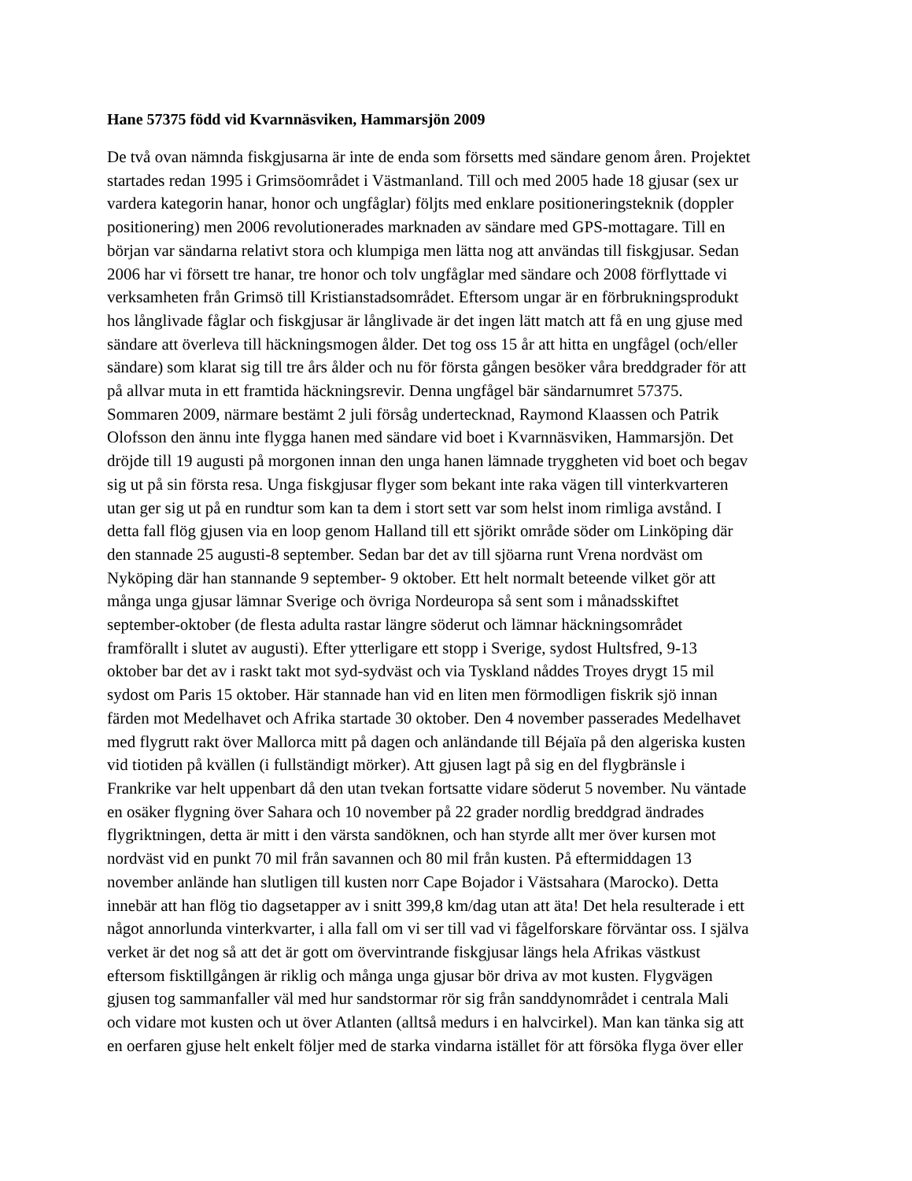Hane 57375 född vid Kvarnnäsviken, Hammarsjön 2009
De två ovan nämnda fiskgjusarna är inte de enda som försetts med sändare genom åren. Projektet
startades redan 1995 i Grimsöområdet i Västmanland. Till och med 2005 hade 18 gjusar (sex ur
vardera kategorin hanar, honor och ungfåglar) följts med enklare positioneringsteknik (doppler
positionering) men 2006 revolutionerades marknaden av sändare med GPS-mottagare. Till en
början var sändarna relativt stora och klumpiga men lätta nog att användas till fiskgjusar. Sedan
2006 har vi försett tre hanar, tre honor och tolv ungfåglar med sändare och 2008 förflyttade vi
verksamheten från Grimsö till Kristianstadsområdet. Eftersom ungar är en förbrukningsprodukt
hos långlivade fåglar och fiskgjusar är långlivade är det ingen lätt match att få en ung gjuse med
sändare att överleva till häckningsmogen ålder. Det tog oss 15 år att hitta en ungfågel (och/eller
sändare) som klarat sig till tre års ålder och nu för första gången besöker våra breddgrader för att
på allvar muta in ett framtida häckningsrevir. Denna ungfågel bär sändarnumret 57375.
Sommaren 2009, närmare bestämt 2 juli försåg undertecknad, Raymond Klaassen och Patrik
Olofsson den ännu inte flygga hanen med sändare vid boet i Kvarnnäsviken, Hammarsjön. Det
dröjde till 19 augusti på morgonen innan den unga hanen lämnade tryggheten vid boet och begav
sig ut på sin första resa. Unga fiskgjusar flyger som bekant inte raka vägen till vinterkvarteren
utan ger sig ut på en rundtur som kan ta dem i stort sett var som helst inom rimliga avstånd. I
detta fall flög gjusen via en loop genom Halland till ett sjörikt område söder om Linköping där
den stannade 25 augusti-8 september. Sedan bar det av till sjöarna runt Vrena nordväst om
Nyköping där han stannande 9 september- 9 oktober. Ett helt normalt beteende vilket gör att
många unga gjusar lämnar Sverige och övriga Nordeuropa så sent som i månadsskiftet
september-oktober (de flesta adulta rastar längre söderut och lämnar häckningsområdet
framförallt i slutet av augusti). Efter ytterligare ett stopp i Sverige, sydost Hultsfred, 9-13
oktober bar det av i raskt takt mot syd-sydväst och via Tyskland nåddes Troyes drygt 15 mil
sydost om Paris 15 oktober. Här stannade han vid en liten men förmodligen fiskrik sjö innan
färden mot Medelhavet och Afrika startade 30 oktober. Den 4 november passerades Medelhavet
med flygrutt rakt över Mallorca mitt på dagen och anländande till Béjaïa på den algeriska kusten
vid tiotiden på kvällen (i fullständigt mörker). Att gjusen lagt på sig en del flygbränsle i
Frankrike var helt uppenbart då den utan tvekan fortsatte vidare söderut 5 november. Nu väntade
en osäker flygning över Sahara och 10 november på 22 grader nordlig breddgrad ändrades
flygriktningen, detta är mitt i den värsta sandöknen, och han styrde allt mer över kursen mot
nordväst vid en punkt 70 mil från savannen och 80 mil från kusten. På eftermiddagen 13
november anlände han slutligen till kusten norr Cape Bojador i Västsahara (Marocko). Detta
innebär att han flög tio dagsetapper av i snitt 399,8 km/dag utan att äta! Det hela resulterade i ett
något annorlunda vinterkvarter, i alla fall om vi ser till vad vi fågelforskare förväntar oss. I själva
verket är det nog så att det är gott om övervintrande fiskgjusar längs hela Afrikas västkust
eftersom fisktillgången är riklig och många unga gjusar bör driva av mot kusten. Flygvägen
gjusen tog sammanfaller väl med hur sandstormar rör sig från sanddynområdet i centrala Mali
och vidare mot kusten och ut över Atlanten (alltså medurs i en halvcirkel). Man kan tänka sig att
en oerfaren gjuse helt enkelt följer med de starka vindarna istället för att försöka flyga över eller